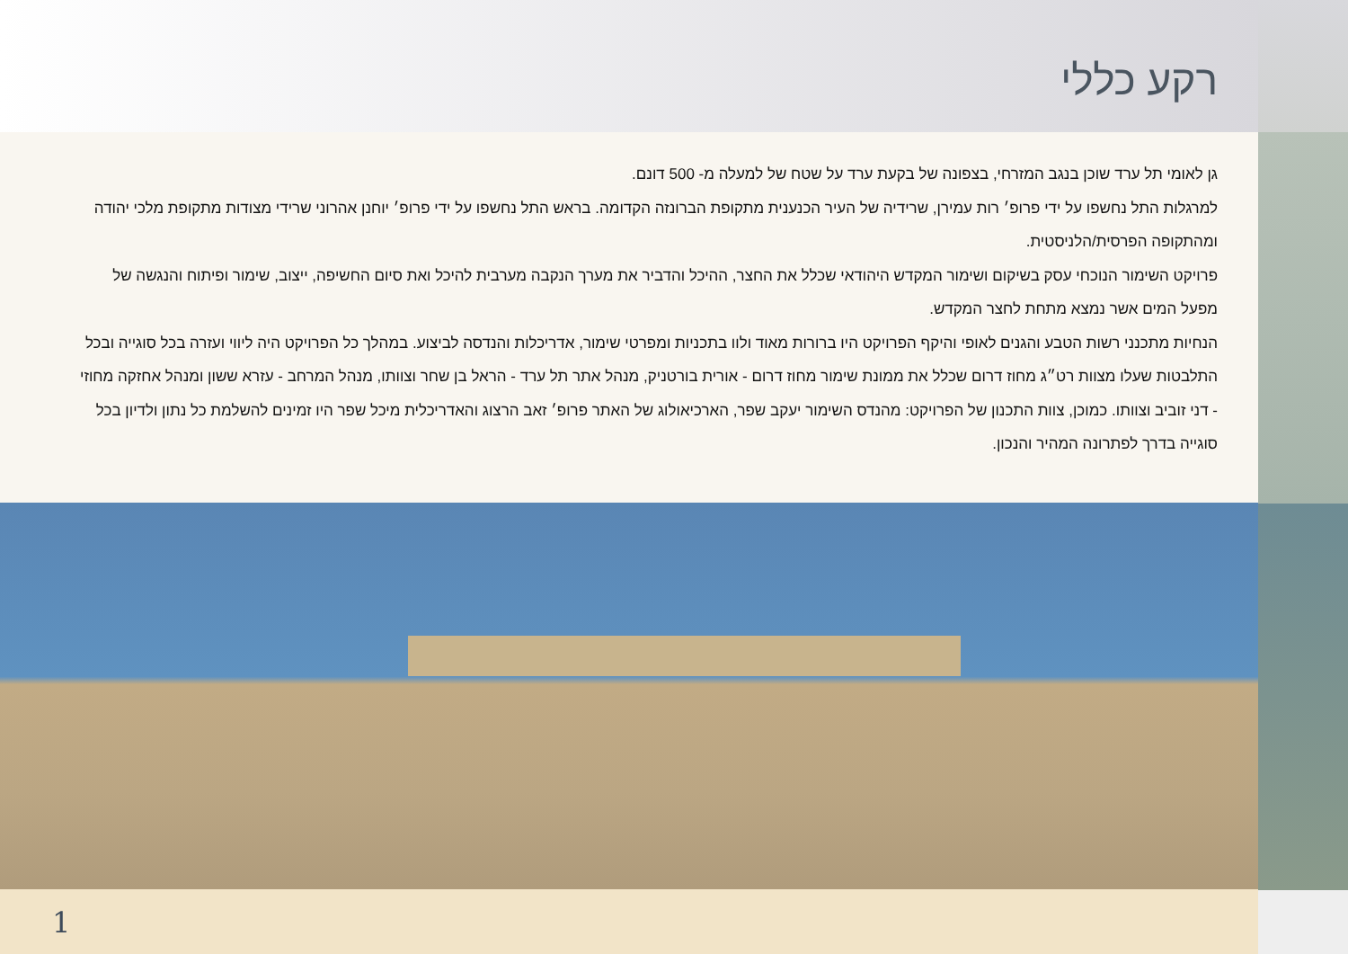רקע כללי
גן לאומי תל ערד שוכן בנגב המזרחי, בצפונה של בקעת ערד על שטח של למעלה מ- 500 דונם.
למרגלות התל נחשפו על ידי פרופ׳ רות עמירן, שרידיה של העיר הכנענית מתקופת הברונזה הקדומה. בראש התל נחשפו על ידי פרופ׳ יוחנן אהרוני שרידי מצודות מתקופת מלכי יהודה ומהתקופה הפרסית/הלניסטית.
פרויקט השימור הנוכחי עסק בשיקום ושימור המקדש היהודאי שכלל את החצר, ההיכל והדביר את מערך הנקבה מערבית להיכל ואת סיום החשיפה, ייצוב, שימור ופיתוח והנגשה של מפעל המים אשר נמצא מתחת לחצר המקדש.
הנחיות מתכנני רשות הטבע והגנים לאופי והיקף הפרויקט היו ברורות מאוד ולוו בתכניות ומפרטי שימור, אדריכלות והנדסה לביצוע. במהלך כל הפרויקט היה ליווי ועזרה בכל סוגייה ובכל התלבטות שעלו מצוות רט״ג מחוז דרום שכלל את ממונת שימור מחוז דרום - אורית בורטניק, מנהל אתר תל ערד - הראל בן שחר וצוותו, מנהל המרחב - עזרא ששון ומנהל אחזקה מחוזי - דני זוביב וצוותו. כמוכן, צוות התכנון של הפרויקט: מהנדס השימור יעקב שפר, הארכיאולוג של האתר פרופ׳ זאב הרצוג והאדריכלית מיכל שפר היו זמינים להשלמת כל נתון ולדיון בכל סוגייה בדרך לפתרונה המהיר והנכון.
1